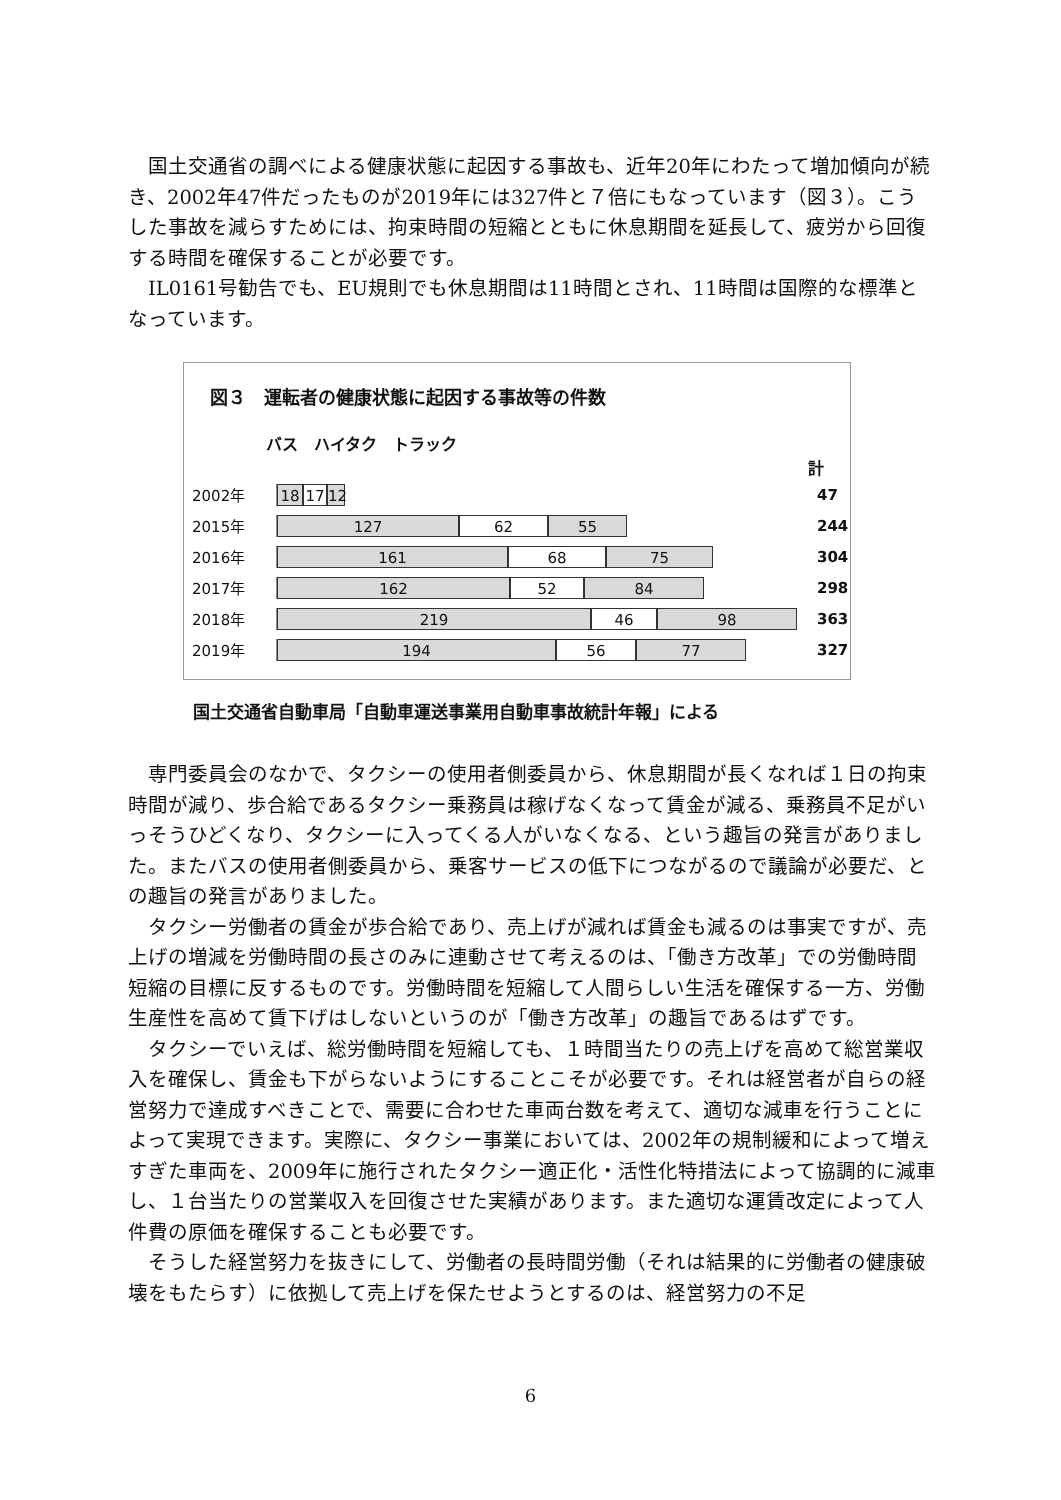国土交通省の調べによる健康状態に起因する事故も、近年20年にわたって増加傾向が続き、2002年47件だったものが2019年には327件と７倍にもなっています（図３）。こうした事故を減らすためには、拘束時間の短縮とともに休息期間を延長して、疲労から回復する時間を確保することが必要です。
IL0161号勧告でも、EU規則でも休息期間は11時間とされ、11時間は国際的な標準となっています。
図３　運転者の健康状態に起因する事故等の件数
バス　ハイタク　トラック
計
2002年
18 17 12
47
2015年
127 62 55
244
2016年
161 68 75
304
2017年
162 52 84
298
2018年
219 46 98
363
2019年
194 56 77
327
国土交通省自動車局「自動車運送事業用自動車事故統計年報」による
専門委員会のなかで、タクシーの使用者側委員から、休息期間が長くなれば１日の拘束時間が減り、歩合給であるタクシー乗務員は稼げなくなって賃金が減る、乗務員不足がいっそうひどくなり、タクシーに入ってくる人がいなくなる、という趣旨の発言がありました。またバスの使用者側委員から、乗客サービスの低下につながるので議論が必要だ、との趣旨の発言がありました。
タクシー労働者の賃金が歩合給であり、売上げが減れば賃金も減るのは事実ですが、売上げの増減を労働時間の長さのみに連動させて考えるのは、「働き方改革」での労働時間短縮の目標に反するものです。労働時間を短縮して人間らしい生活を確保する一方、労働生産性を高めて賃下げはしないというのが「働き方改革」の趣旨であるはずです。
タクシーでいえば、総労働時間を短縮しても、１時間当たりの売上げを高めて総営業収入を確保し、賃金も下がらないようにすることこそが必要です。それは経営者が自らの経営努力で達成すべきことで、需要に合わせた車両台数を考えて、適切な減車を行うことによって実現できます。実際に、タクシー事業においては、2002年の規制緩和によって増えすぎた車両を、2009年に施行されたタクシー適正化・活性化特措法によって協調的に減車し、１台当たりの営業収入を回復させた実績があります。また適切な運賃改定によって人件費の原価を確保することも必要です。
そうした経営努力を抜きにして、労働者の長時間労働（それは結果的に労働者の健康破壊をもたらす）に依拠して売上げを保たせようとするのは、経営努力の不足
6